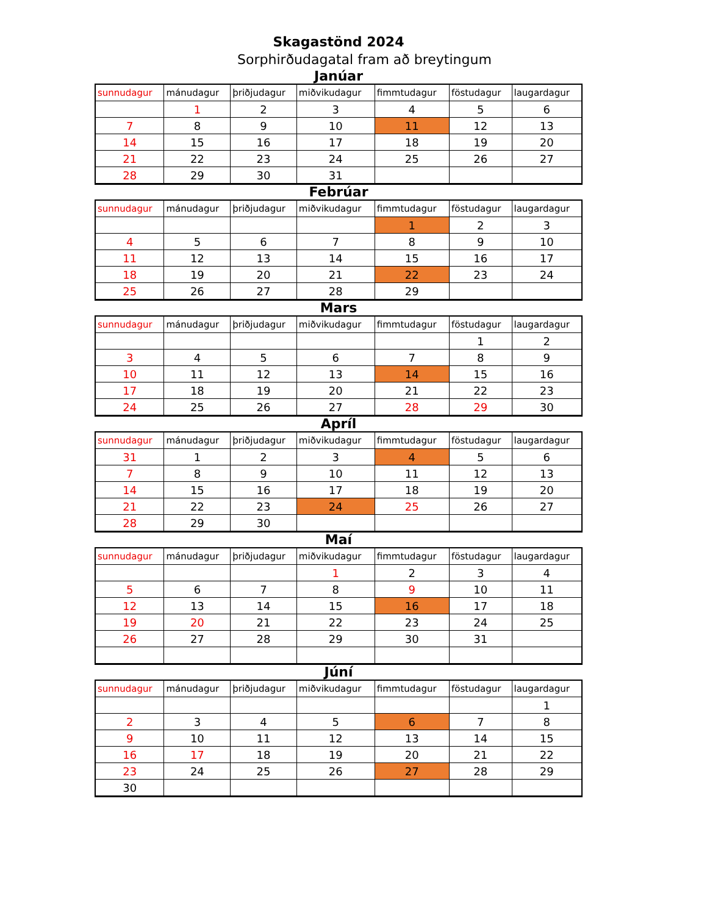Skagastönd 2024
Sorphirðudagatal fram að breytingum
Janúar
| sunnudagur | mánudagur | þriðjudagur | miðvikudagur | fimmtudagur | föstudagur | laugardagur |
| --- | --- | --- | --- | --- | --- | --- |
| | 1 | 2 | 3 | 4 | 5 | 6 |
| 7 | 8 | 9 | 10 | 11 | 12 | 13 |
| 14 | 15 | 16 | 17 | 18 | 19 | 20 |
| 21 | 22 | 23 | 24 | 25 | 26 | 27 |
| 28 | 29 | 30 | 31 | | | |
Febrúar
| sunnudagur | mánudagur | þriðjudagur | miðvikudagur | fimmtudagur | föstudagur | laugardagur |
| --- | --- | --- | --- | --- | --- | --- |
| | | | | 1 | 2 | 3 |
| 4 | 5 | 6 | 7 | 8 | 9 | 10 |
| 11 | 12 | 13 | 14 | 15 | 16 | 17 |
| 18 | 19 | 20 | 21 | 22 | 23 | 24 |
| 25 | 26 | 27 | 28 | 29 | | |
Mars
| sunnudagur | mánudagur | þriðjudagur | miðvikudagur | fimmtudagur | föstudagur | laugardagur |
| --- | --- | --- | --- | --- | --- | --- |
| | | | | | 1 | 2 |
| 3 | 4 | 5 | 6 | 7 | 8 | 9 |
| 10 | 11 | 12 | 13 | 14 | 15 | 16 |
| 17 | 18 | 19 | 20 | 21 | 22 | 23 |
| 24 | 25 | 26 | 27 | 28 | 29 | 30 |
Apríl
| sunnudagur | mánudagur | þriðjudagur | miðvikudagur | fimmtudagur | föstudagur | laugardagur |
| --- | --- | --- | --- | --- | --- | --- |
| 31 | 1 | 2 | 3 | 4 | 5 | 6 |
| 7 | 8 | 9 | 10 | 11 | 12 | 13 |
| 14 | 15 | 16 | 17 | 18 | 19 | 20 |
| 21 | 22 | 23 | 24 | 25 | 26 | 27 |
| 28 | 29 | 30 | | | | |
Maí
| sunnudagur | mánudagur | þriðjudagur | miðvikudagur | fimmtudagur | föstudagur | laugardagur |
| --- | --- | --- | --- | --- | --- | --- |
| | | | 1 | 2 | 3 | 4 |
| 5 | 6 | 7 | 8 | 9 | 10 | 11 |
| 12 | 13 | 14 | 15 | 16 | 17 | 18 |
| 19 | 20 | 21 | 22 | 23 | 24 | 25 |
| 26 | 27 | 28 | 29 | 30 | 31 | |
Júní
| sunnudagur | mánudagur | þriðjudagur | miðvikudagur | fimmtudagur | föstudagur | laugardagur |
| --- | --- | --- | --- | --- | --- | --- |
| | | | | | | 1 |
| 2 | 3 | 4 | 5 | 6 | 7 | 8 |
| 9 | 10 | 11 | 12 | 13 | 14 | 15 |
| 16 | 17 | 18 | 19 | 20 | 21 | 22 |
| 23 | 24 | 25 | 26 | 27 | 28 | 29 |
| 30 | | | | | | |